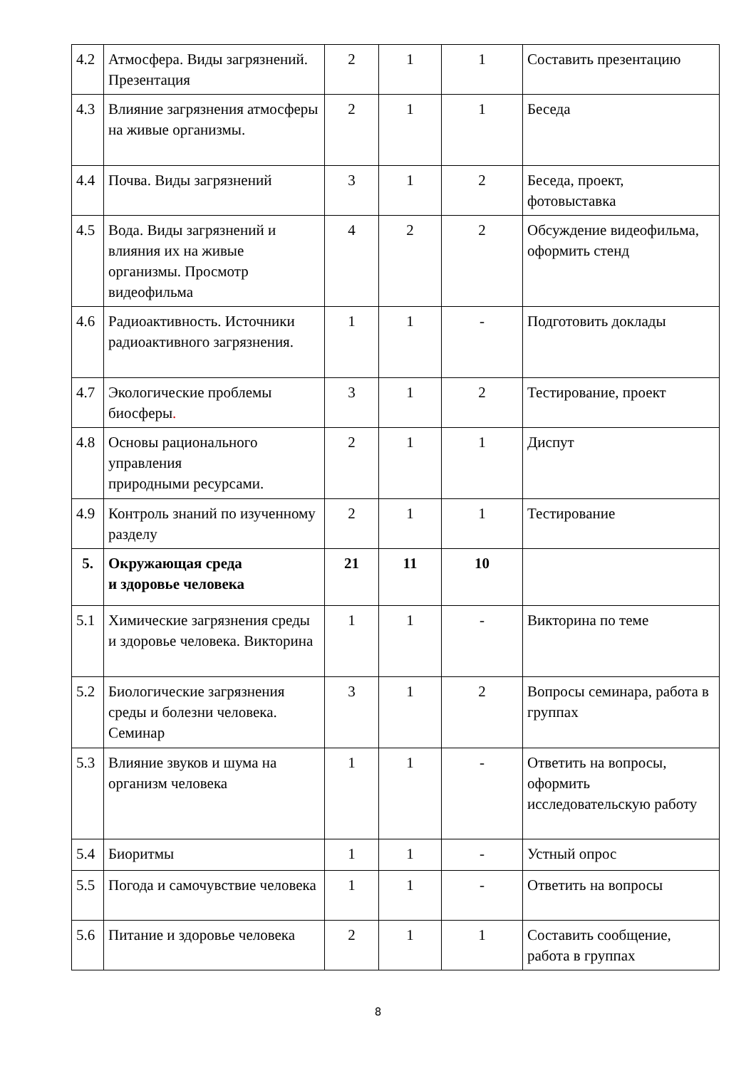| 4.2 | Атмосфера. Виды загрязнений. Презентация | 2 | 1 | 1 | Составить презентацию |
| 4.3 | Влияние загрязнения атмосферы на живые организмы. | 2 | 1 | 1 | Беседа |
| 4.4 | Почва. Виды загрязнений | 3 | 1 | 2 | Беседа, проект, фотовыставка |
| 4.5 | Вода. Виды загрязнений и влияния их на живые организмы. Просмотр видеофильма | 4 | 2 | 2 | Обсуждение видеофильма, оформить стенд |
| 4.6 | Радиоактивность. Источники радиоактивного загрязнения. | 1 | 1 | - | Подготовить доклады |
| 4.7 | Экологические проблемы биосферы . | 3 | 1 | 2 | Тестирование, проект |
| 4.8 | Основы рационального управления природными ресурсами. | 2 | 1 | 1 | Диспут |
| 4.9 | Контроль знаний по изученному разделу | 2 | 1 | 1 | Тестирование |
| 5. | Окружающая среда и здоровье человека | 21 | 11 | 10 | |
| 5.1 | Химические загрязнения среды и здоровье человека. Викторина | 1 | 1 | - | Викторина по теме |
| 5.2 | Биологические загрязнения среды и болезни человека. Семинар | 3 | 1 | 2 | Вопросы семинара, работа в группах |
| 5.3 | Влияние звуков и шума на организм человека | 1 | 1 | - | Ответить на вопросы, оформить исследовательскую работу |
| 5.4 | Биоритмы | 1 | 1 | - | Устный опрос |
| 5.5 | Погода и самочувствие человека | 1 | 1 | - | Ответить на вопросы |
| 5.6 | Питание и здоровье человека | 2 | 1 | 1 | Составить сообщение, работа в группах |
8